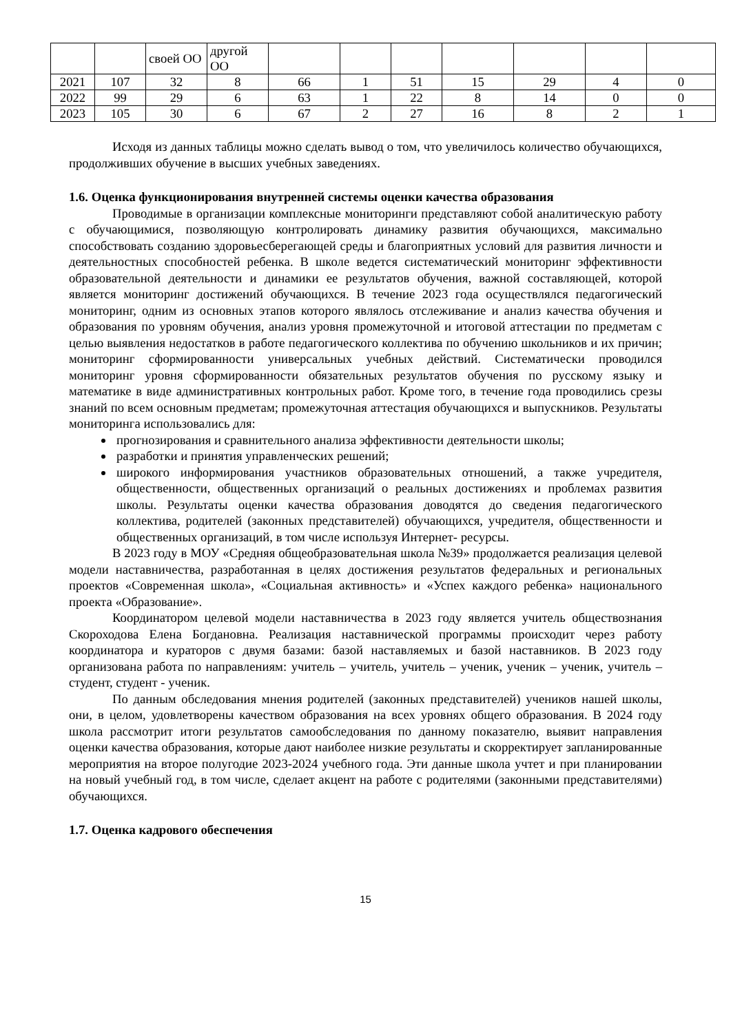| | | своей ОО | другой ОО | | | | | | | |
| 2021 | 107 | 32 | 8 | 66 | 1 | 51 | 15 | 29 | 4 | 0 |
| 2022 | 99 | 29 | 6 | 63 | 1 | 22 | 8 | 14 | 0 | 0 |
| 2023 | 105 | 30 | 6 | 67 | 2 | 27 | 16 | 8 | 2 | 1 |
Исходя из данных таблицы можно сделать вывод о том, что увеличилось количество обучающихся, продолживших обучение в высших учебных заведениях.
1.6. Оценка функционирования внутренней системы оценки качества образования
Проводимые в организации комплексные мониторинги представляют собой аналитическую работу с обучающимися, позволяющую контролировать динамику развития обучающихся, максимально способствовать созданию здоровьесберегающей среды и благоприятных условий для развития личности и деятельностных способностей ребенка. В школе ведется систематический мониторинг эффективности образовательной деятельности и динамики ее результатов обучения, важной составляющей, которой является мониторинг достижений обучающихся. В течение 2023 года осуществлялся педагогический мониторинг, одним из основных этапов которого являлось отслеживание и анализ качества обучения и образования по уровням обучения, анализ уровня промежуточной и итоговой аттестации по предметам с целью выявления недостатков в работе педагогического коллектива по обучению школьников и их причин; мониторинг сформированности универсальных учебных действий. Систематически проводился мониторинг уровня сформированности обязательных результатов обучения по русскому языку и математике в виде административных контрольных работ. Кроме того, в течение года проводились срезы знаний по всем основным предметам; промежуточная аттестация обучающихся и выпускников. Результаты мониторинга использовались для:
прогнозирования и сравнительного анализа эффективности деятельности школы;
разработки и принятия управленческих решений;
широкого информирования участников образовательных отношений, а также учредителя, общественности, общественных организаций о реальных достижениях и проблемах развития школы. Результаты оценки качества образования доводятся до сведения педагогического коллектива, родителей (законных представителей) обучающихся, учредителя, общественности и общественных организаций, в том числе используя Интернет- ресурсы.
В 2023 году в МОУ «Средняя общеобразовательная школа №39» продолжается реализация целевой модели наставничества, разработанная в целях достижения результатов федеральных и региональных проектов «Современная школа», «Социальная активность» и «Успех каждого ребенка» национального проекта «Образование».
Координатором целевой модели наставничества в 2023 году является учитель обществознания Скороходова Елена Богдановна. Реализация наставнической программы происходит через работу координатора и кураторов с двумя базами: базой наставляемых и базой наставников. В 2023 году организована работа по направлениям: учитель – учитель, учитель – ученик, ученик – ученик, учитель – студент, студент - ученик.
По данным обследования мнения родителей (законных представителей) учеников нашей школы, они, в целом, удовлетворены качеством образования на всех уровнях общего образования. В 2024 году школа рассмотрит итоги результатов самообследования по данному показателю, выявит направления оценки качества образования, которые дают наиболее низкие результаты и скорректирует запланированные мероприятия на второе полугодие 2023-2024 учебного года. Эти данные школа учтет и при планировании на новый учебный год, в том числе, сделает акцент на работе с родителями (законными представителями) обучающихся.
1.7. Оценка кадрового обеспечения
15